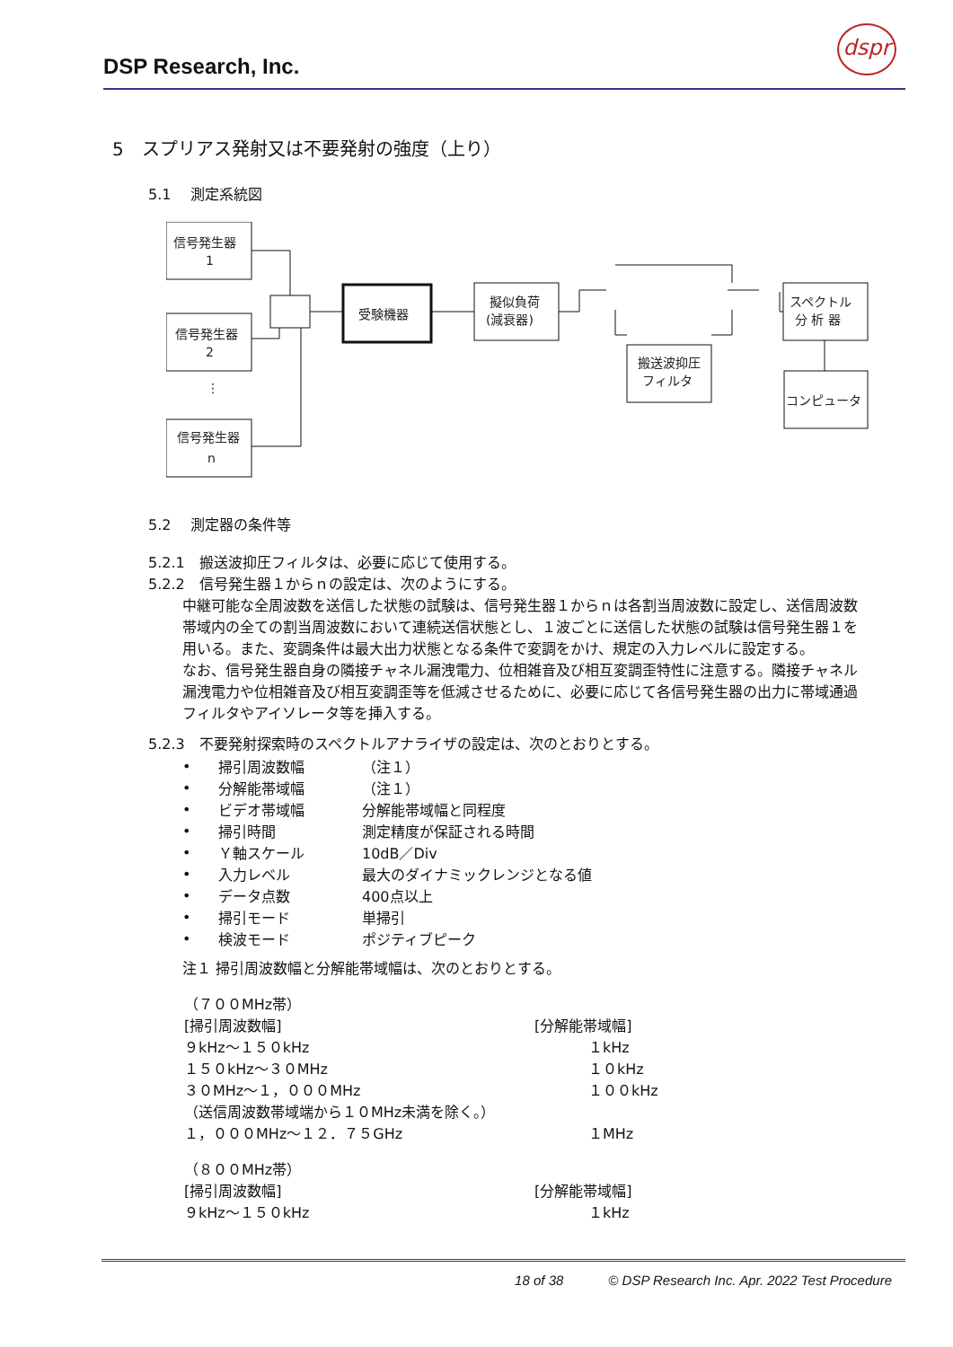DSP Research, Inc.
dspr
5　スプリアス発射又は不要発射の強度（上り）
5.1　 測定系統図
信号発生器
1
信号発生器
2
⋮
信号発生器
n
受験機器
擬似負荷
(減衰器)
搬送波抑圧
フィルタ
スペクトル
分 析 器
コンピュータ
5.2　 測定器の条件等
5.2.1　搬送波抑圧フィルタは、必要に応じて使用する。
5.2.2　信号発生器１からｎの設定は、次のようにする。
中継可能な全周波数を送信した状態の試験は、信号発生器１からｎは各割当周波数に設定し、送信周波数帯域内の全ての割当周波数において連続送信状態とし、１波ごとに送信した状態の試験は信号発生器１を用いる。また、変調条件は最大出力状態となる条件で変調をかけ、規定の入力レベルに設定する。
なお、信号発生器自身の隣接チャネル漏洩電力、位相雑音及び相互変調歪特性に注意する。隣接チャネル漏洩電力や位相雑音及び相互変調歪等を低減させるために、必要に応じて各信号発生器の出力に帯域通過フィルタやアイソレータ等を挿入する。
5.2.3　不要発射探索時のスペクトルアナライザの設定は、次のとおりとする。
| • | 掃引周波数幅 | （注１） |
| • | 分解能帯域幅 | （注１） |
| • | ビデオ帯域幅 | 分解能帯域幅と同程度 |
| • | 掃引時間 | 測定精度が保証される時間 |
| • | Ｙ軸スケール | 10dB／Div |
| • | 入力レベル | 最大のダイナミックレンジとなる値 |
| • | データ点数 | 400点以上 |
| • | 掃引モード | 単掃引 |
| • | 検波モード | ポジティブピーク |
注１ 掃引周波数幅と分解能帯域幅は、次のとおりとする。
| （７００MHz帯） | |
| [掃引周波数幅] | [分解能帯域幅] |
| ９kHz～１５０kHz | １kHz |
| １５０kHz～３０MHz | １０kHz |
| ３０MHz～１，０００MHz | １００kHz |
| （送信周波数帯域端から１０MHz未満を除く。） | |
| １，０００MHz～１２．７５GHz | １MHz |
| （８００MHz帯） | |
| [掃引周波数幅] | [分解能帯域幅] |
| ９kHz～１５０kHz | １kHz |
18 of 38 © DSP Research Inc. Apr. 2022 Test Procedure